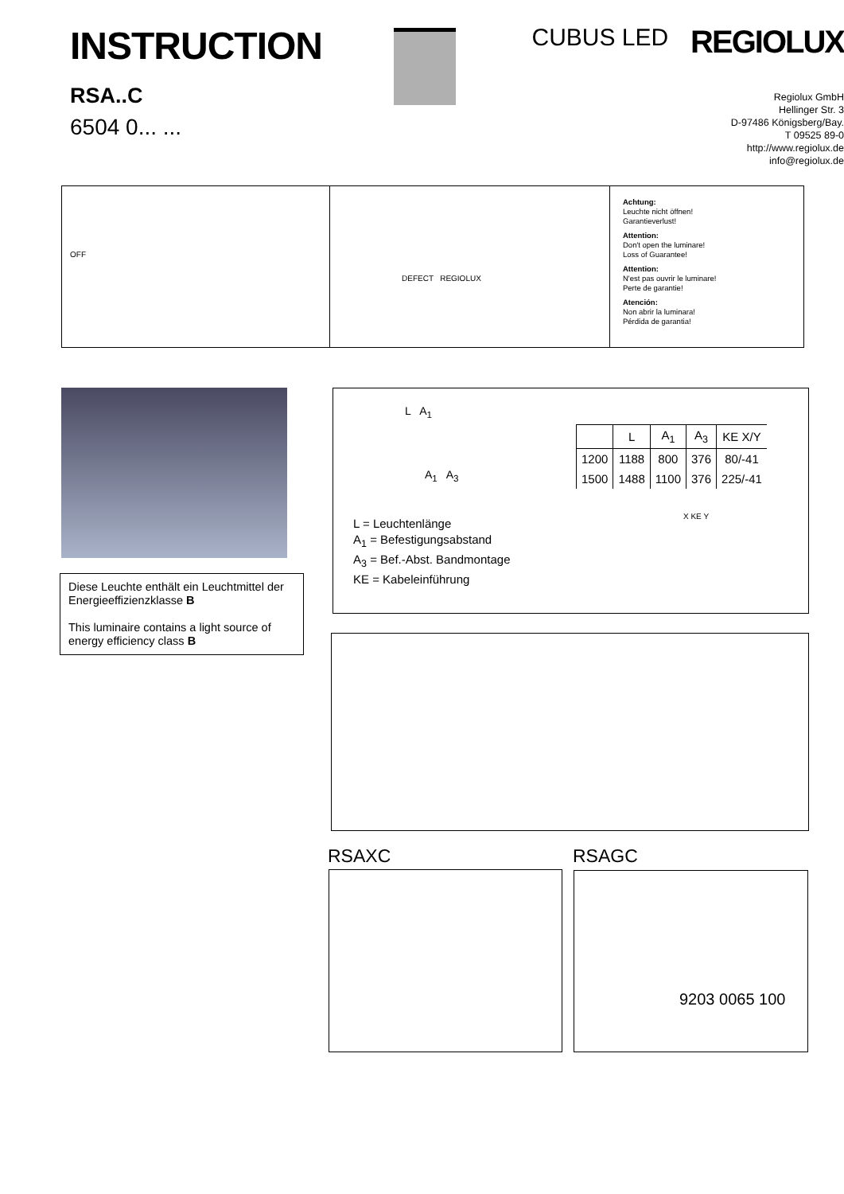INSTRUCTION
RSA..C
6504 0... ...
CUBUS LED
REGIOLUX
Regiolux GmbH
Hellinger Str. 3
D-97486 Königsberg/Bay.
T 09525 89-0
http://www.regiolux.de
info@regiolux.de
OFF
DEFECT REGIOLUX
Achtung:
Leuchte nicht öffnen!
Garantieverlust!
Attention:
Don't open the luminare!
Loss of Guarantee!
Attention:
N'est pas ouvrir le luminare!
Perte de garantie!
Atención:
Non abrir la luminara!
Pérdida de garantia!
Diese Leuchte enthält ein Leuchtmittel der Energieeffizienzklasse B
This luminaire contains a light source of energy efficiency class B
L A<sub>1</sub>
A<sub>1</sub> A<sub>3</sub>
| | L | A<sub>1</sub> | A<sub>3</sub> | KE X/Y |
| --- | --- | --- | --- | --- |
| 1200 | 1188 | 800 | 376 | 80/-41 |
| 1500 | 1488 | 1100 | 376 | 225/-41 |
L = Leuchtenlänge
A<sub>1</sub> = Befestigungsabstand
A<sub>3</sub> = Bef.-Abst. Bandmontage
KE = Kabeleinführung
X KE Y
RSAXC RSAGC
9203 0065 100